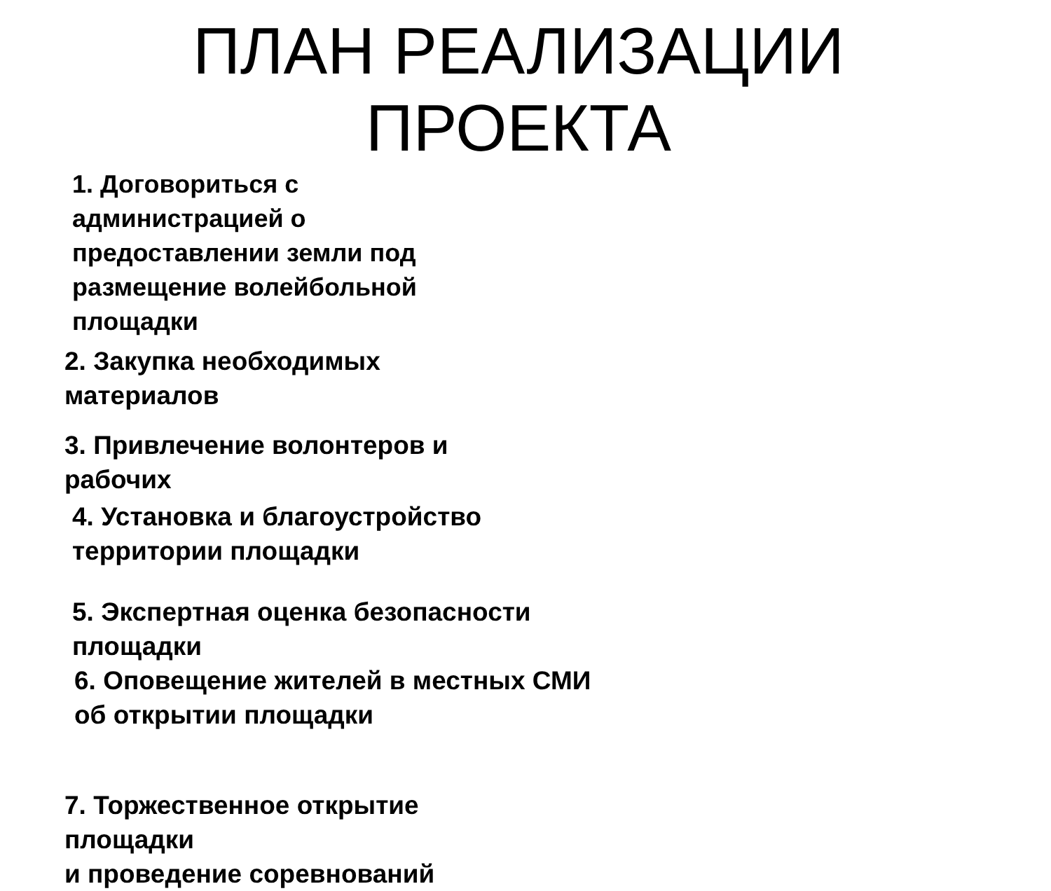ПЛАН РЕАЛИЗАЦИИ ПРОЕКТА
1. Договориться с администрацией о предоставлении земли под размещение волейбольной площадки
2. Закупка необходимых материалов
3. Привлечение волонтеров и рабочих
4. Установка и благоустройство территории площадки
5. Экспертная оценка безопасности площадки
6. Оповещение жителей в местных СМИ об открытии площадки
7. Торжественное открытие площадки
и проведение соревнований